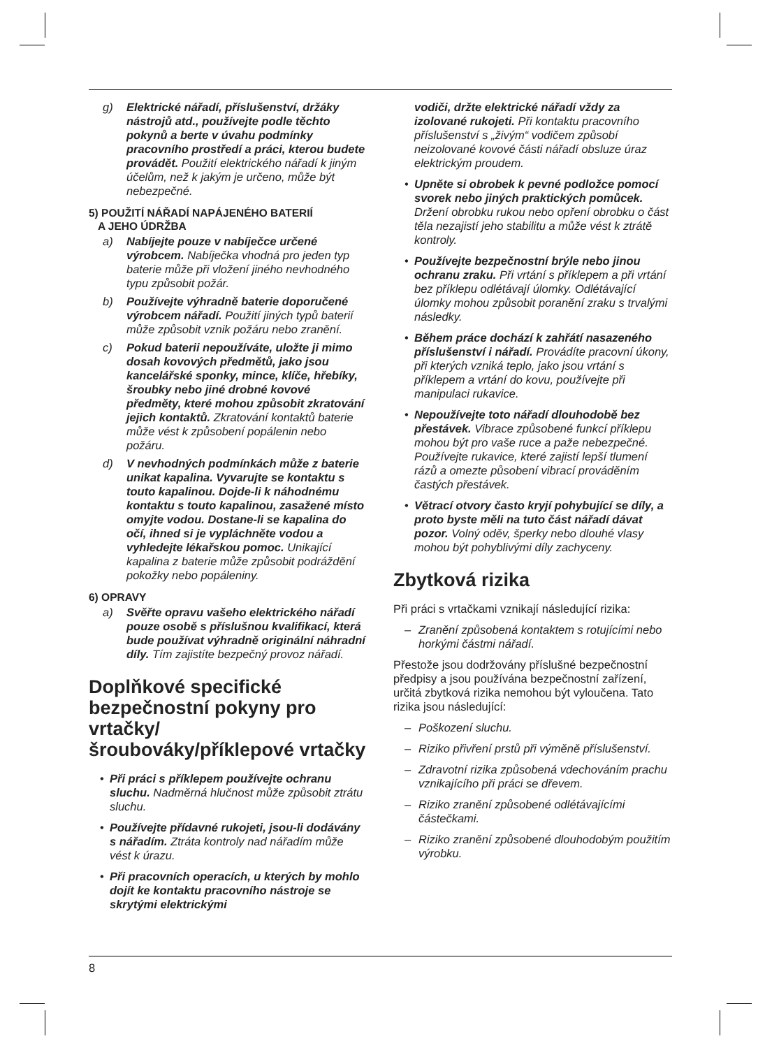g) Elektrické nářadí, příslušenství, držáky nástrojů atd., používejte podle těchto pokynů a berte v úvahu podmínky pracovního prostředí a práci, kterou budete provádět. Použití elektrického nářadí k jiným účelům, než k jakým je určeno, může být nebezpečné.
5) POUŽITÍ NÁŘADÍ NAPÁJENÉHO BATERIÍ
A JEHO ÚDRŽBA
a) Nabíjejte pouze v nabíječce určené výrobcem. Nabíječka vhodná pro jeden typ baterie může při vložení jiného nevhodného typu způsobit požár.
b) Používejte výhradně baterie doporučené výrobcem nářadí. Použití jiných typů baterií může způsobit vznik požáru nebo zranění.
c) Pokud baterii nepoužíváte, uložte ji mimo dosah kovových předmětů, jako jsou kancelářské sponky, mince, klíče, hřebíky, šroubky nebo jiné drobné kovové předměty, které mohou způsobit zkratování jejich kontaktů. Zkratování kontaktů baterie může vést k způsobení popálenin nebo požáru.
d) V nevhodných podmínkách může z baterie unikat kapalina. Vyvarujte se kontaktu s touto kapalinou. Dojde-li k náhodnému kontaktu s touto kapalinou, zasažené místo omyjte vodou. Dostane-li se kapalina do očí, ihned si je vypláchněte vodou a vyhledejte lékařskou pomoc. Unikající kapalina z baterie může způsobit podráždění pokožky nebo popáleniny.
6) OPRAVY
a) Svěřte opravu vašeho elektrického nářadí pouze osobě s příslušnou kvalifikací, která bude používat výhradně originální náhradní díly. Tím zajistíte bezpečný provoz nářadí.
Doplňkové specifické bezpečnostní pokyny pro vrtačky/ šroubováky/příklepové vrtačky
• Při práci s příklepem používejte ochranu sluchu. Nadměrná hlučnost může způsobit ztrátu sluchu.
• Používejte přídavné rukojeti, jsou-li dodávány s nářadím. Ztráta kontroly nad nářadím může vést k úrazu.
• Při pracovních operacích, u kterých by mohlo dojít ke kontaktu pracovního nástroje se skrytými elektrickými
vodiči, držte elektrické nářadí vždy za izolované rukojeti. Při kontaktu pracovního příslušenství s „živým“ vodičem způsobí neizolované kovové části nářadí obsluze úraz elektrickým proudem.
• Upněte si obrobek k pevné podložce pomocí svorek nebo jiných praktických pomůcek. Držení obrobku rukou nebo opření obrobku o část těla nezajistí jeho stabilitu a může vést k ztrátě kontroly.
• Používejte bezpečnostní brýle nebo jinou ochranu zraku. Při vrtání s příklepem a při vrtání bez příklepu odlétávají úlomky. Odlétávající úlomky mohou způsobit poranění zraku s trvalými následky.
• Během práce dochází k zahřátí nasazeného příslušenství i nářadí. Provádíte pracovní úkony, při kterých vzniká teplo, jako jsou vrtání s příklepem a vrtání do kovu, používejte při manipulaci rukavice.
• Nepoužívejte toto nářadí dlouhodobě bez přestávek. Vibrace způsobené funkcí příklepu mohou být pro vaše ruce a paže nebezpečné. Používejte rukavice, které zajistí lepší tlumení rázů a omezte působení vibrací prováděním častých přestávek.
• Větrací otvory často kryjí pohybující se díly, a proto byste měli na tuto část nářadí dávat pozor. Volný oděv, šperky nebo dlouhé vlasy mohou být pohyblivými díly zachyceny.
Zbytková rizika
Při práci s vrtačkami vznikají následující rizika:
– Zranění způsobená kontaktem s rotujícími nebo horkými částmi nářadí.
Přestože jsou dodržovány příslušné bezpečnostní předpisy a jsou používána bezpečnostní zařízení, určitá zbytková rizika nemohou být vyloučena. Tato rizika jsou následující:
– Poškození sluchu.
– Riziko přivření prstů při výměně příslušenství.
– Zdravotní rizika způsobená vdechováním prachu vznikajícího při práci se dřevem.
– Riziko zranění způsobené odlétávajícími částečkami.
– Riziko zranění způsobené dlouhodobým použitím výrobku.
8